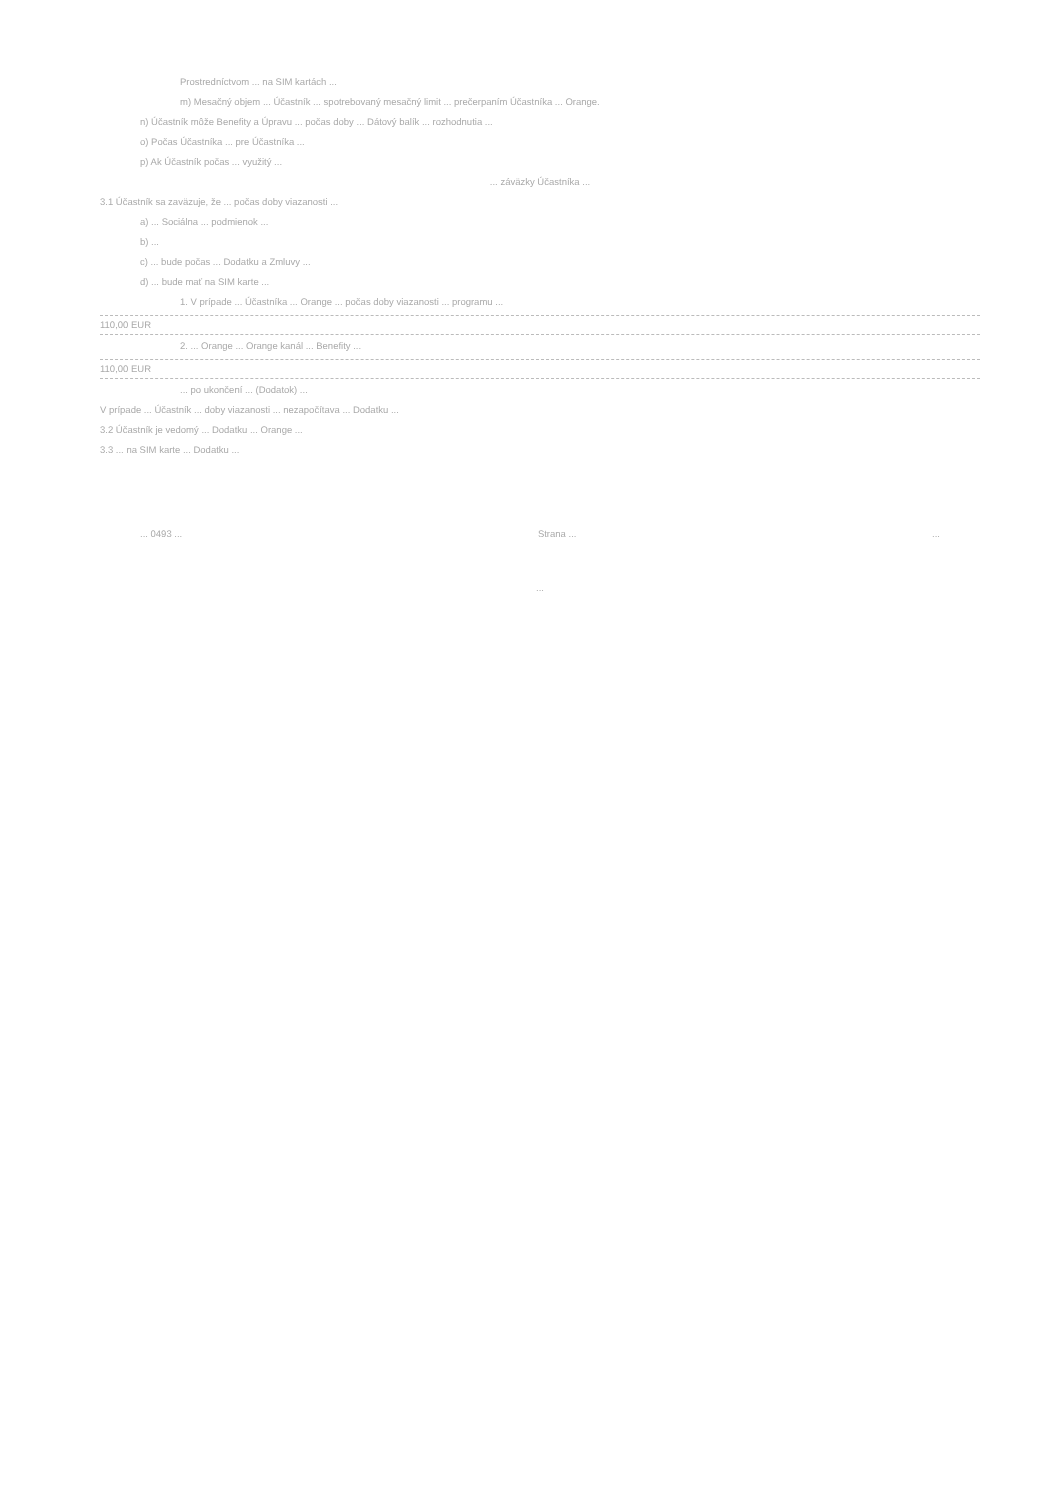Prostredníctvom ... na SIM kartách ...
m) Mesačný objem ... Účastník ... spotrebovaný mesačný limit ... prečerpaním Účastníka ... Orange.
n) Účastník môže Benefity a Úpravu ... počas doby ... Dátový balík ... rozhodnutia ...
o) Počas Účastníka ... pre Účastníka ...
p) Ak Účastník počas ... využitý ...
... záväzky Účastníka ...
3.1 Účastník sa zaväzuje, že ... počas doby viazanosti ...
a) ... Sociálna ... podmienok ...
b) ...
c) ... bude počas ... Dodatku a Zmluvy ...
d) ... bude mať na SIM karte ...
1. V prípade ... Účastníka ... Orange ... počas doby viazanosti ... programu ...
110,00 EUR
2. ... Orange ... Orange kanál ... Benefity ...
110,00 EUR
... po ukončení ... (Dodatok) ...
V prípade ... Účastník ... doby viazanosti ... nezapočítava ... Dodatku ...
3.2 Účastník je vedomý ... Dodatku ... Orange ...
3.3 ... na SIM karte ... Dodatku ...
... 0493 ... Strana ......
...